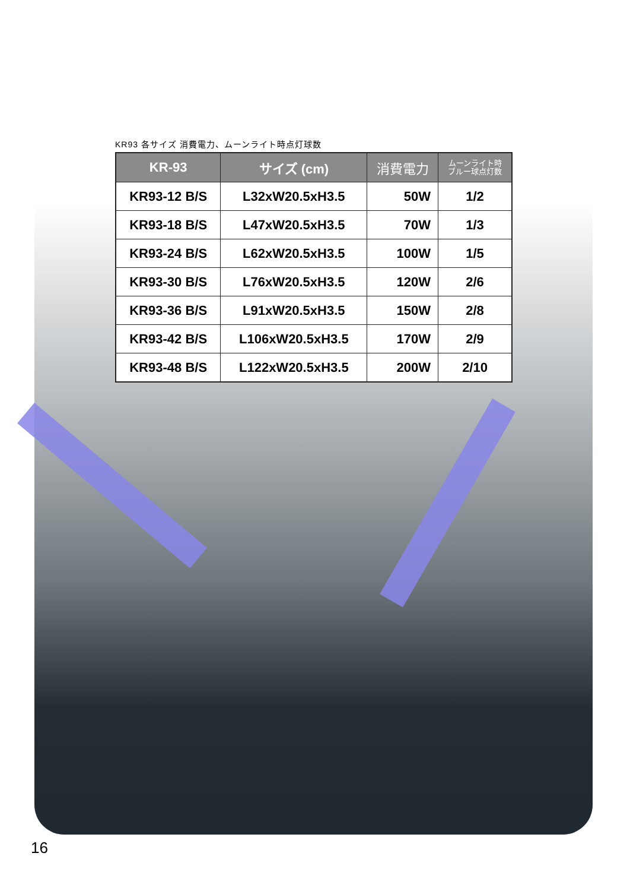KR93 各サイズ 消費電力、ムーンライト時点灯球数
| KR-93 | サイズ (cm) | 消費電力 | ムーンライト時 ブルー球点灯数 |
| --- | --- | --- | --- |
| KR93-12 B/S | L32xW20.5xH3.5 | 50W | 1/2 |
| KR93-18 B/S | L47xW20.5xH3.5 | 70W | 1/3 |
| KR93-24 B/S | L62xW20.5xH3.5 | 100W | 1/5 |
| KR93-30 B/S | L76xW20.5xH3.5 | 120W | 2/6 |
| KR93-36 B/S | L91xW20.5xH3.5 | 150W | 2/8 |
| KR93-42 B/S | L106xW20.5xH3.5 | 170W | 2/9 |
| KR93-48 B/S | L122xW20.5xH3.5 | 200W | 2/10 |
16